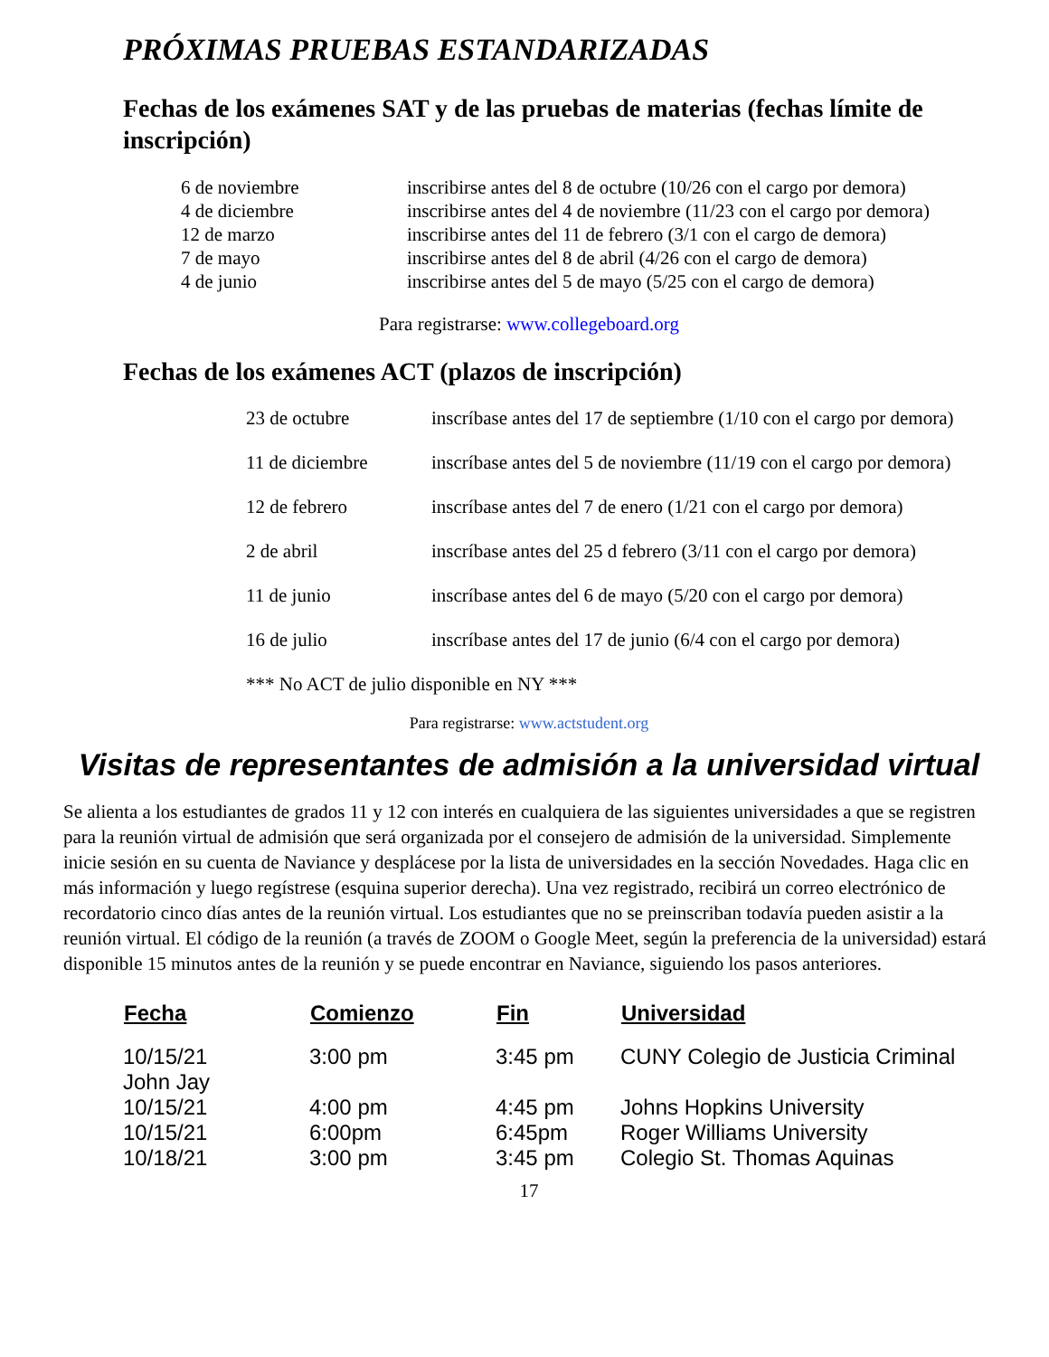PRÓXIMAS PRUEBAS ESTANDARIZADAS
Fechas de los exámenes SAT y de las pruebas de materias (fechas límite de inscripción)
| 6 de noviembre | inscribirse antes del 8 de octubre (10/26 con el cargo por demora) |
| 4 de diciembre | inscribirse antes del 4 de noviembre (11/23 con el cargo por demora) |
| 12 de marzo | inscribirse antes del 11 de febrero (3/1 con el cargo de demora) |
| 7 de mayo | inscribirse antes del 8 de abril (4/26 con el cargo de demora) |
| 4 de junio | inscribirse antes del 5 de mayo (5/25 con el cargo de demora) |
Para registrarse: www.collegeboard.org
Fechas de los exámenes ACT (plazos de inscripción)
| 23 de octubre | inscríbase antes del 17 de septiembre (1/10 con el cargo por demora) |
| 11 de diciembre | inscríbase antes del 5 de noviembre (11/19 con el cargo por demora) |
| 12 de febrero | inscríbase antes del 7 de enero (1/21 con el cargo por demora) |
| 2 de abril | inscríbase antes del 25 d febrero (3/11 con el cargo por demora) |
| 11 de junio | inscríbase antes del 6 de mayo (5/20 con el cargo por demora) |
| 16 de julio | inscríbase antes del 17 de junio (6/4 con el cargo por demora) |
| *** No ACT de julio disponible en NY *** | |
Para registrarse: www.actstudent.org
Visitas de representantes de admisión a la universidad virtual
Se alienta a los estudiantes de grados 11 y 12 con interés en cualquiera de las siguientes universidades a que se registren para la reunión virtual de admisión que será organizada por el consejero de admisión de la universidad. Simplemente inicie sesión en su cuenta de Naviance y desplácese por la lista de universidades en la sección Novedades. Haga clic en más información y luego regístrese (esquina superior derecha). Una vez registrado, recibirá un correo electrónico de recordatorio cinco días antes de la reunión virtual. Los estudiantes que no se preinscriban todavía pueden asistir a la reunión virtual. El código de la reunión (a través de ZOOM o Google Meet, según la preferencia de la universidad) estará disponible 15 minutos antes de la reunión y se puede encontrar en Naviance, siguiendo los pasos anteriores.
| Fecha | Comienzo | Fin | Universidad |
| --- | --- | --- | --- |
| 10/15/21 John Jay | 3:00 pm | 3:45 pm | CUNY Colegio de Justicia Criminal |
| 10/15/21 | 4:00 pm | 4:45 pm | Johns Hopkins University |
| 10/15/21 | 6:00pm | 6:45pm | Roger Williams University |
| 10/18/21 | 3:00 pm | 3:45 pm | Colegio St. Thomas Aquinas |
17